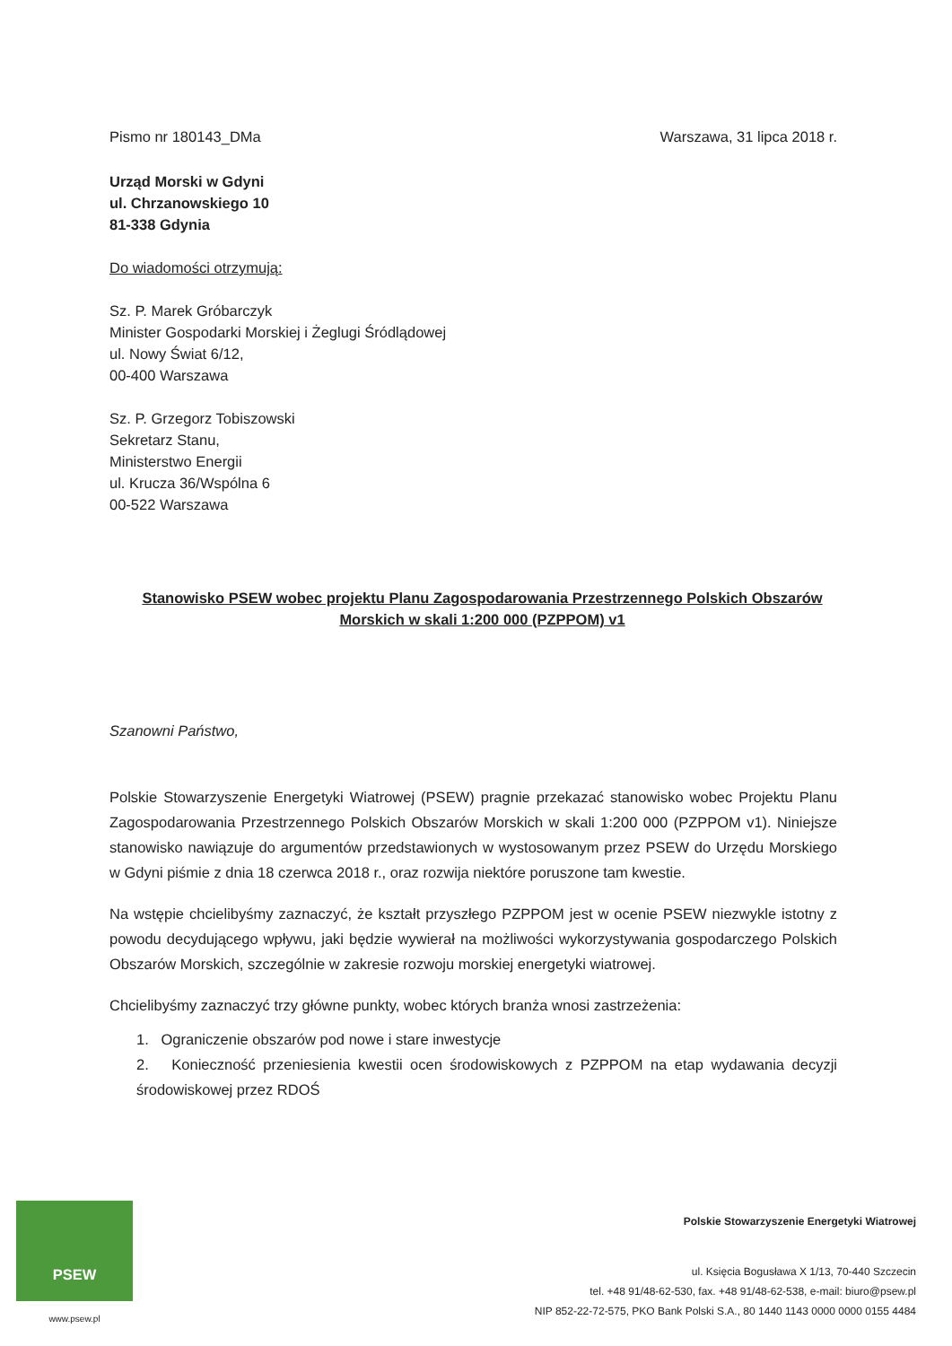Pismo nr 180143_DMa Warszawa, 31 lipca 2018 r.
Urząd Morski w Gdyni
ul. Chrzanowskiego 10
81-338 Gdynia
Do wiadomości otrzymują:
Sz. P. Marek Gróbarczyk
Minister Gospodarki Morskiej i Żeglugi Śródlądowej
ul. Nowy Świat 6/12,
00-400 Warszawa
Sz. P. Grzegorz Tobiszowski
Sekretarz Stanu,
Ministerstwo Energii
ul. Krucza 36/Wspólna 6
00-522 Warszawa
Stanowisko PSEW wobec projektu Planu Zagospodarowania Przestrzennego Polskich Obszarów Morskich w skali 1:200 000 (PZPPOM) v1
Szanowni Państwo,
Polskie Stowarzyszenie Energetyki Wiatrowej (PSEW) pragnie przekazać stanowisko wobec Projektu Planu Zagospodarowania Przestrzennego Polskich Obszarów Morskich w skali 1:200 000 (PZPPOM v1). Niniejsze stanowisko nawiązuje do argumentów przedstawionych w wystosowanym przez PSEW do Urzędu Morskiego w Gdyni piśmie z dnia 18 czerwca 2018 r., oraz rozwija niektóre poruszone tam kwestie.
Na wstępie chcielibyśmy zaznaczyć, że kształt przyszłego PZPPOM jest w ocenie PSEW niezwykle istotny z powodu decydującego wpływu, jaki będzie wywierał na możliwości wykorzystywania gospodarczego Polskich Obszarów Morskich, szczególnie w zakresie rozwoju morskiej energetyki wiatrowej.
Chcielibyśmy zaznaczyć trzy główne punkty, wobec których branża wnosi zastrzeżenia:
1. Ograniczenie obszarów pod nowe i stare inwestycje
2. Konieczność przeniesienia kwestii ocen środowiskowych z PZPPOM na etap wydawania decyzji środowiskowej przez RDOŚ
PSEW
www.psew.pl
Polskie Stowarzyszenie Energetyki Wiatrowej
ul. Księcia Bogusława X 1/13, 70-440 Szczecin
tel. +48 91/48-62-530, fax. +48 91/48-62-538, e-mail: biuro@psew.pl
NIP 852-22-72-575, PKO Bank Polski S.A., 80 1440 1143 0000 0000 0155 4484